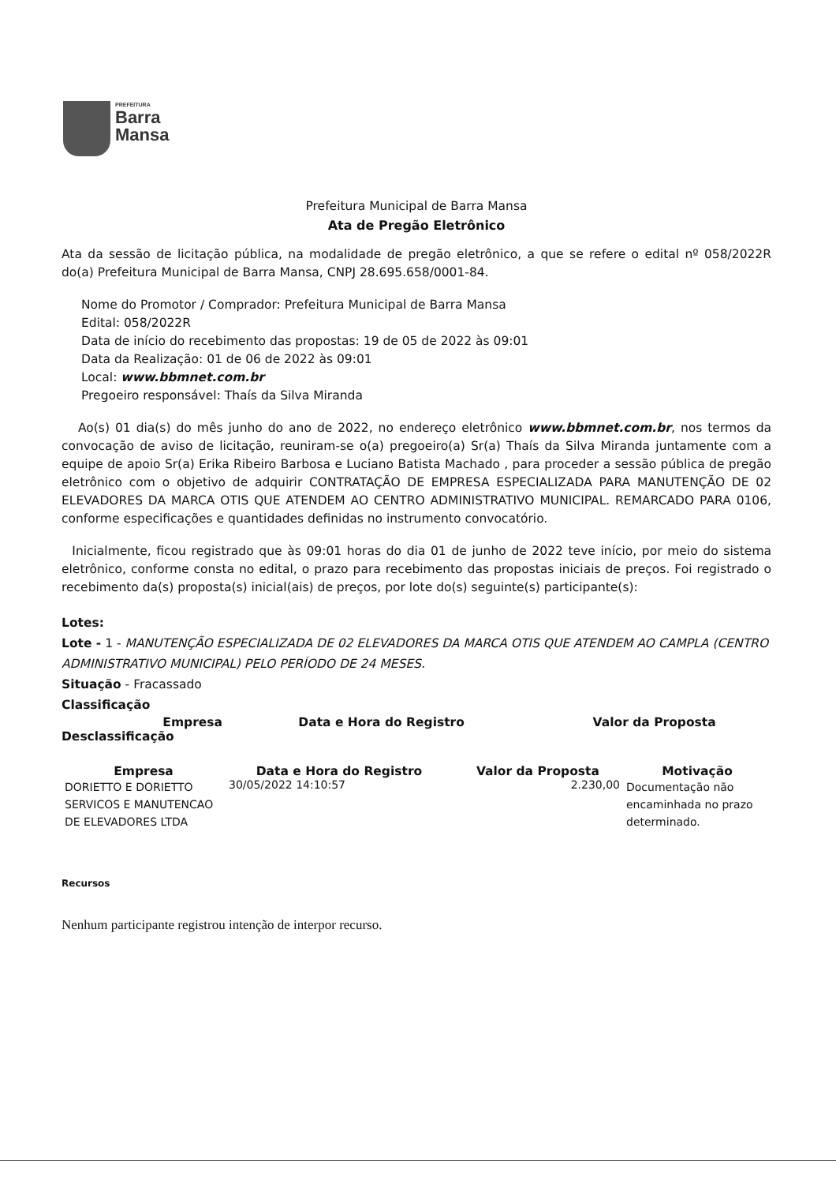PREFEITURA
Barra
Mansa
Prefeitura Municipal de Barra Mansa
Ata de Pregão Eletrônico
Ata da sessão de licitação pública, na modalidade de pregão eletrônico, a que se refere o edital nº 058/2022R do(a) Prefeitura Municipal de Barra Mansa, CNPJ 28.695.658/0001-84.
Nome do Promotor / Comprador: Prefeitura Municipal de Barra Mansa
Edital: 058/2022R
Data de início do recebimento das propostas: 19 de 05 de 2022 às 09:01
Data da Realização: 01 de 06 de 2022 às 09:01
Local: www.bbmnet.com.br
Pregoeiro responsável: Thaís da Silva Miranda
Ao(s) 01 dia(s) do mês junho do ano de 2022, no endereço eletrônico www.bbmnet.com.br, nos termos da convocação de aviso de licitação, reuniram-se o(a) pregoeiro(a) Sr(a) Thaís da Silva Miranda juntamente com a equipe de apoio Sr(a) Erika Ribeiro Barbosa e Luciano Batista Machado , para proceder a sessão pública de pregão eletrônico com o objetivo de adquirir CONTRATAÇÃO DE EMPRESA ESPECIALIZADA PARA MANUTENÇÃO DE 02 ELEVADORES DA MARCA OTIS QUE ATENDEM AO CENTRO ADMINISTRATIVO MUNICIPAL. REMARCADO PARA 0106, conforme especificações e quantidades definidas no instrumento convocatório.
Inicialmente, ficou registrado que às 09:01 horas do dia 01 de junho de 2022 teve início, por meio do sistema eletrônico, conforme consta no edital, o prazo para recebimento das propostas iniciais de preços. Foi registrado o recebimento da(s) proposta(s) inicial(ais) de preços, por lote do(s) seguinte(s) participante(s):
Lotes:
Lote - 1 - MANUTENÇÃO ESPECIALIZADA DE 02 ELEVADORES DA MARCA OTIS QUE ATENDEM AO CAMPLA (CENTRO ADMINISTRATIVO MUNICIPAL) PELO PERÍODO DE 24 MESES.
Situação - Fracassado
Classificação
| Empresa | Data e Hora do Registro | Valor da Proposta |
| --- | --- | --- |
Desclassificação
| Empresa | Data e Hora do Registro | Valor da Proposta | Motivação |
| --- | --- | --- | --- |
| DORIETTO E DORIETTO SERVICOS E MANUTENCAO DE ELEVADORES LTDA | 30/05/2022 14:10:57 | 2.230,00 | Documentação não encaminhada no prazo determinado. |
Recursos
Nenhum participante registrou intenção de interpor recurso.